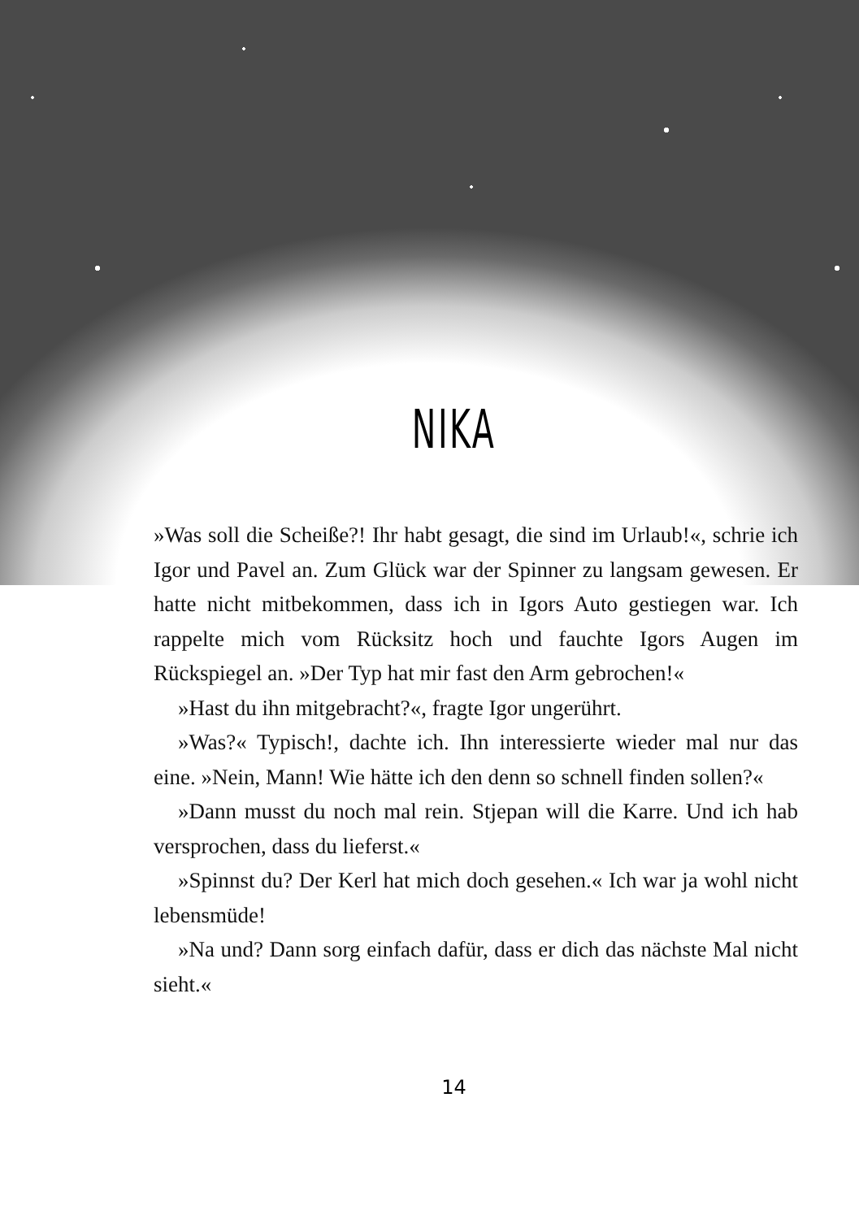NIKA
»Was soll die Scheiße?! Ihr habt gesagt, die sind im Urlaub!«, schrie ich Igor und Pavel an. Zum Glück war der Spinner zu langsam gewesen. Er hatte nicht mitbekommen, dass ich in Igors Auto gestiegen war. Ich rappelte mich vom Rücksitz hoch und fauchte Igors Augen im Rückspiegel an. »Der Typ hat mir fast den Arm gebrochen!«
»Hast du ihn mitgebracht?«, fragte Igor ungerührt.
»Was?« Typisch!, dachte ich. Ihn interessierte wieder mal nur das eine. »Nein, Mann! Wie hätte ich den denn so schnell finden sollen?«
»Dann musst du noch mal rein. Stjepan will die Karre. Und ich hab versprochen, dass du lieferst.«
»Spinnst du? Der Kerl hat mich doch gesehen.« Ich war ja wohl nicht lebensmüde!
»Na und? Dann sorg einfach dafür, dass er dich das nächste Mal nicht sieht.«
14